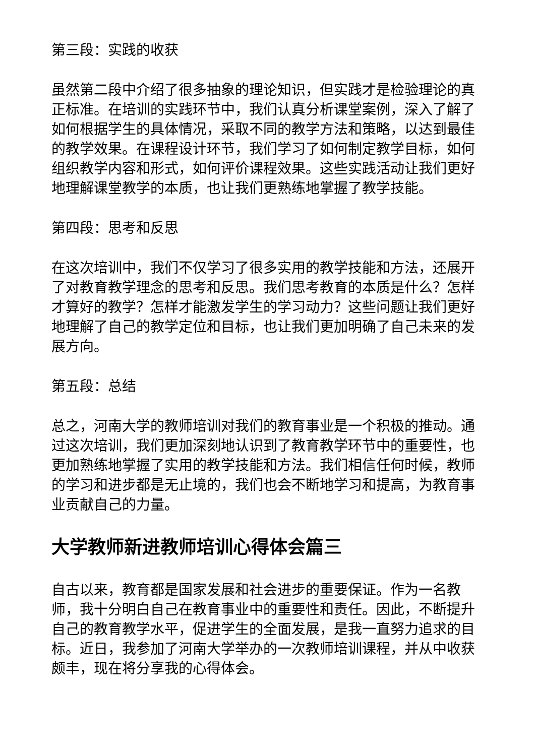第三段：实践的收获
虽然第二段中介绍了很多抽象的理论知识，但实践才是检验理论的真正标准。在培训的实践环节中，我们认真分析课堂案例，深入了解了如何根据学生的具体情况，采取不同的教学方法和策略，以达到最佳的教学效果。在课程设计环节，我们学习了如何制定教学目标，如何组织教学内容和形式，如何评价课程效果。这些实践活动让我们更好地理解课堂教学的本质，也让我们更熟练地掌握了教学技能。
第四段：思考和反思
在这次培训中，我们不仅学习了很多实用的教学技能和方法，还展开了对教育教学理念的思考和反思。我们思考教育的本质是什么？怎样才算好的教学？怎样才能激发学生的学习动力？这些问题让我们更好地理解了自己的教学定位和目标，也让我们更加明确了自己未来的发展方向。
第五段：总结
总之，河南大学的教师培训对我们的教育事业是一个积极的推动。通过这次培训，我们更加深刻地认识到了教育教学环节中的重要性，也更加熟练地掌握了实用的教学技能和方法。我们相信任何时候，教师的学习和进步都是无止境的，我们也会不断地学习和提高，为教育事业贡献自己的力量。
大学教师新进教师培训心得体会篇三
自古以来，教育都是国家发展和社会进步的重要保证。作为一名教师，我十分明白自己在教育事业中的重要性和责任。因此，不断提升自己的教育教学水平，促进学生的全面发展，是我一直努力追求的目标。近日，我参加了河南大学举办的一次教师培训课程，并从中收获颇丰，现在将分享我的心得体会。